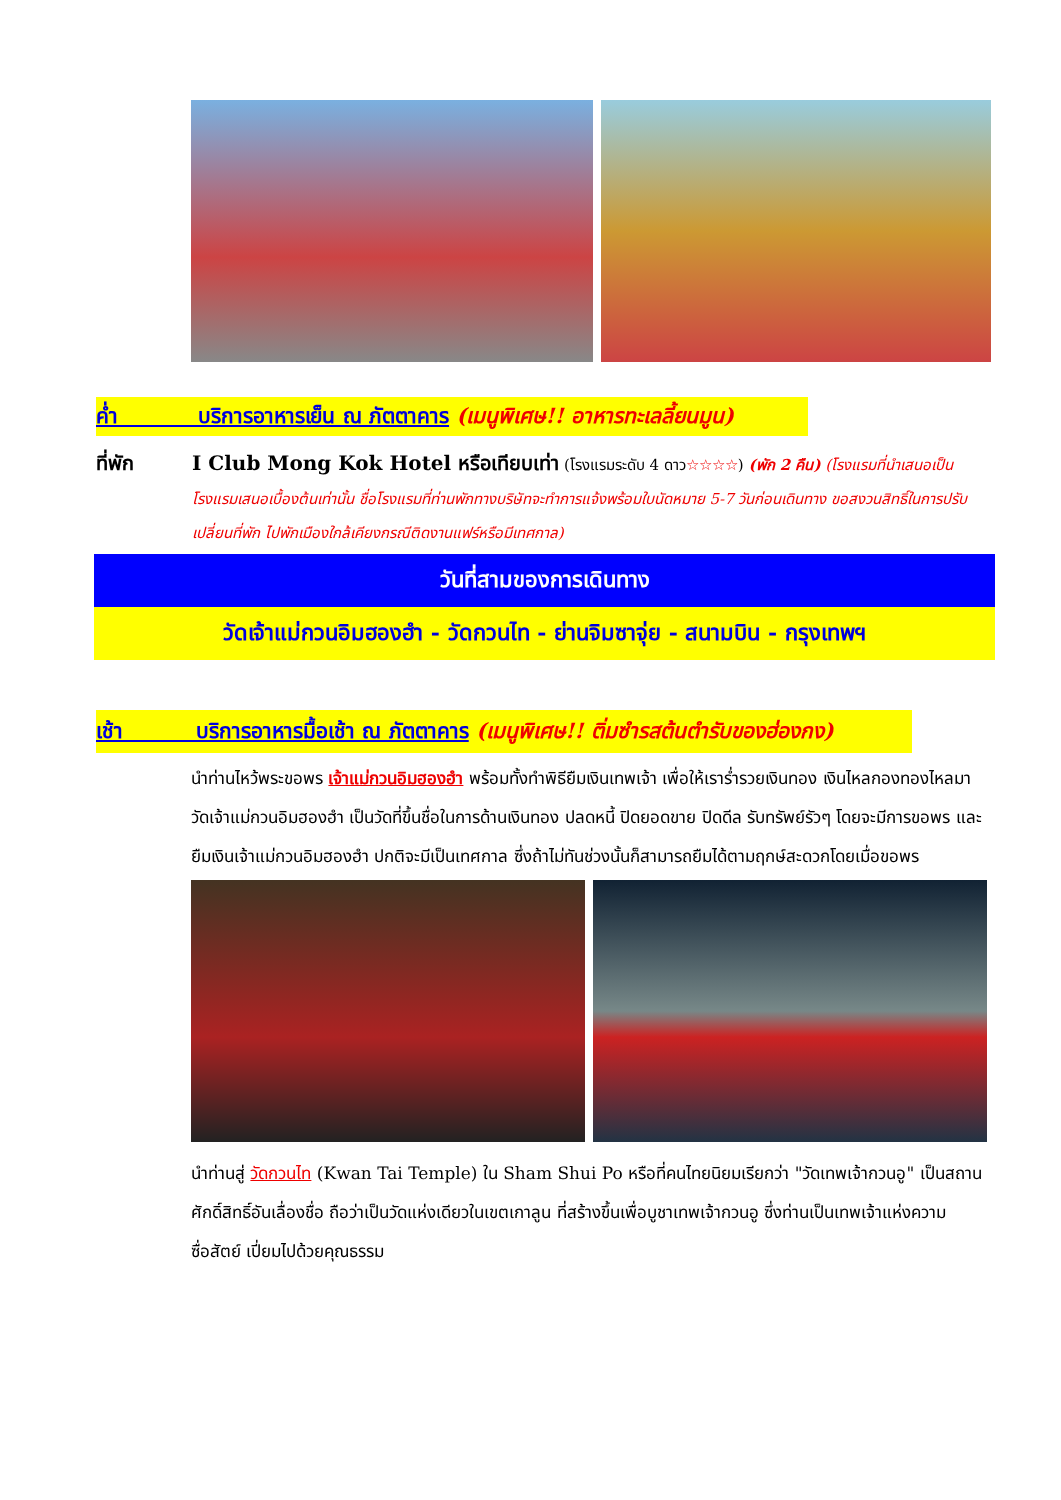ค่ำ บริการอาหารเย็น ณ ภัตตาคาร (เมนูพิเศษ!! อาหารทะเลลี้ยนมูน)
ที่พัก I Club Mong Kok Hotel หรือเทียบเท่า (โรงแรมระดับ 4 ดาว☆☆☆☆) (พัก 2 คืน) (โรงแรมที่นำเสนอเป็นโรงแรมเสนอเบื้องต้นเท่านั้น ชื่อโรงแรมที่ท่านพักทางบริษัทจะทำการแจ้งพร้อมใบนัดหมาย 5-7 วันก่อนเดินทาง ขอสงวนสิทธิ์ในการปรับเปลี่ยนที่พัก ไปพักเมืองใกล้เคียงกรณีติดงานแฟร์หรือมีเทศกาล)
วันที่สามของการเดินทาง
วัดเจ้าแม่กวนอิมฮองฮำ - วัดกวนไท - ย่านจิมซาจุ่ย - สนามบิน - กรุงเทพฯ
เช้า บริการอาหารมื้อเช้า ณ ภัตตาคาร (เมนูพิเศษ!! ติ่มซำรสต้นตำรับของฮ่องกง)
นำท่านไหว้พระขอพร เจ้าแม่กวนอิมฮองฮำ พร้อมทั้งทำพิธียืมเงินเทพเจ้า เพื่อให้เราร่ำรวยเงินทอง เงินไหลกองทองไหลมา วัดเจ้าแม่กวนอิมฮองฮำ เป็นวัดที่ขึ้นชื่อในการด้านเงินทอง ปลดหนี้ ปิดยอดขาย ปิดดีล รับทรัพย์รัวๆ โดยจะมีการขอพร และยืมเงินเจ้าแม่กวนอิมฮองฮำ ปกติจะมีเป็นเทศกาล ซึ่งถ้าไม่ทันช่วงนั้นก็สามารถยืมได้ตามฤกษ์สะดวกโดยเมื่อขอพร
นำท่านสู่ วัดกวนไท (Kwan Tai Temple) ใน Sham Shui Po หรือที่คนไทยนิยมเรียกว่า "วัดเทพเจ้ากวนอู" เป็นสถานศักดิ์สิทธิ์อันเลื่องชื่อ ถือว่าเป็นวัดแห่งเดียวในเขตเกาลูน ที่สร้างขึ้นเพื่อบูชาเทพเจ้ากวนอู ซึ่งท่านเป็นเทพเจ้าแห่งความซื่อสัตย์ เปี่ยมไปด้วยคุณธรรม